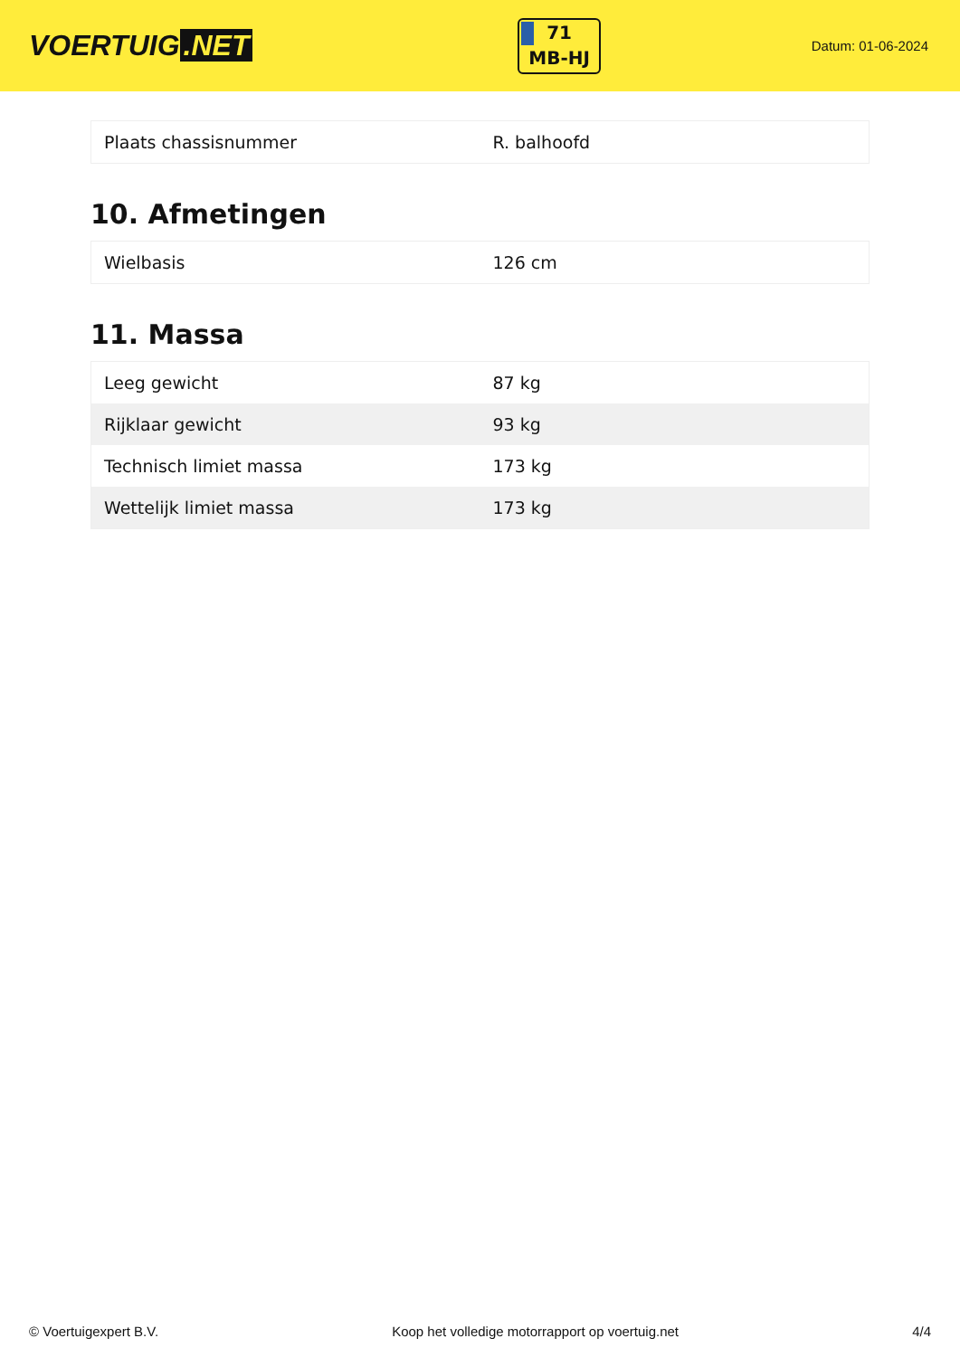VOERTUIG.NET
71
MB-HJ
Datum: 01-06-2024
| Plaats chassisnummer | R. balhoofd |
10. Afmetingen
| Wielbasis | 126 cm |
11. Massa
| Leeg gewicht | 87 kg |
| Rijklaar gewicht | 93 kg |
| Technisch limiet massa | 173 kg |
| Wettelijk limiet massa | 173 kg |
© Voertuigexpert B.V. Koop het volledige motorrapport op voertuig.net 4/4